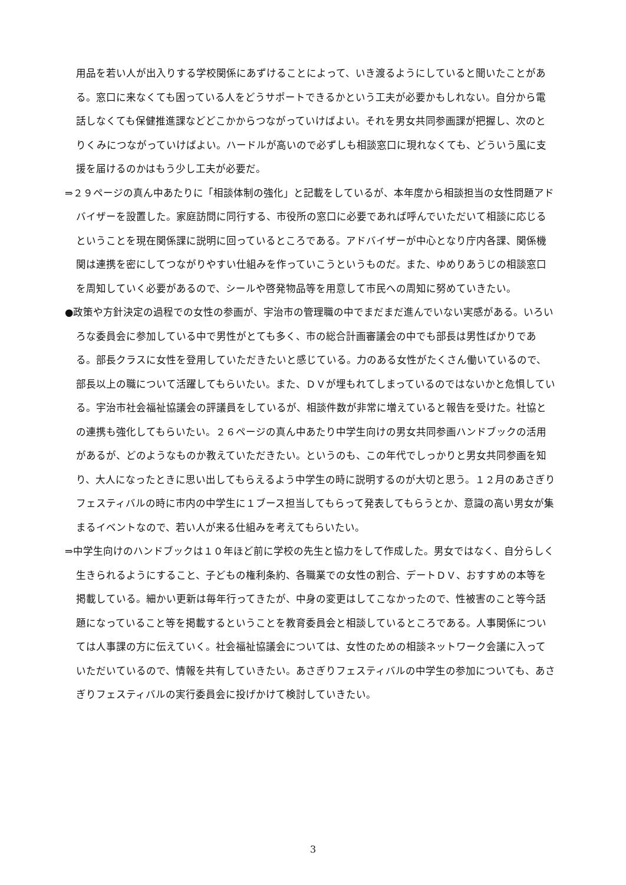用品を若い人が出入りする学校関係にあずけることによって、いき渡るようにしていると聞いたことがある。窓口に来なくても困っている人をどうサポートできるかという工夫が必要かもしれない。自分から電話しなくても保健推進課などどこかからつながっていけばよい。それを男女共同参画課が把握し、次のとりくみにつながっていけばよい。ハードルが高いので必ずしも相談窓口に現れなくても、どういう風に支援を届けるのかはもう少し工夫が必要だ。
⇒２９ページの真ん中あたりに「相談体制の強化」と記載をしているが、本年度から相談担当の女性問題アドバイザーを設置した。家庭訪問に同行する、市役所の窓口に必要であれば呼んでいただいて相談に応じるということを現在関係課に説明に回っているところである。アドバイザーが中心となり庁内各課、関係機関は連携を密にしてつながりやすい仕組みを作っていこうというものだ。また、ゆめりあうじの相談窓口を周知していく必要があるので、シールや啓発物品等を用意して市民への周知に努めていきたい。
●政策や方針決定の過程での女性の参画が、宇治市の管理職の中でまだまだ進んでいない実感がある。いろいろな委員会に参加している中で男性がとても多く、市の総合計画審議会の中でも部長は男性ばかりである。部長クラスに女性を登用していただきたいと感じている。力のある女性がたくさん働いているので、部長以上の職について活躍してもらいたい。また、ＤＶが埋もれてしまっているのではないかと危惧している。宇治市社会福祉協議会の評議員をしているが、相談件数が非常に増えていると報告を受けた。社協との連携も強化してもらいたい。２６ページの真ん中あたり中学生向けの男女共同参画ハンドブックの活用があるが、どのようなものか教えていただきたい。というのも、この年代でしっかりと男女共同参画を知り、大人になったときに思い出してもらえるよう中学生の時に説明するのが大切と思う。１２月のあさぎりフェスティバルの時に市内の中学生に１ブース担当してもらって発表してもらうとか、意識の高い男女が集まるイベントなので、若い人が来る仕組みを考えてもらいたい。
⇒中学生向けのハンドブックは１０年ほど前に学校の先生と協力をして作成した。男女ではなく、自分らしく生きられるようにすること、子どもの権利条約、各職業での女性の割合、デートＤＶ、おすすめの本等を掲載している。細かい更新は毎年行ってきたが、中身の変更はしてこなかったので、性被害のこと等今話題になっていること等を掲載するということを教育委員会と相談しているところである。人事関係については人事課の方に伝えていく。社会福祉協議会については、女性のための相談ネットワーク会議に入っていただいているので、情報を共有していきたい。あさぎりフェスティバルの中学生の参加についても、あさぎりフェスティバルの実行委員会に投げかけて検討していきたい。
3